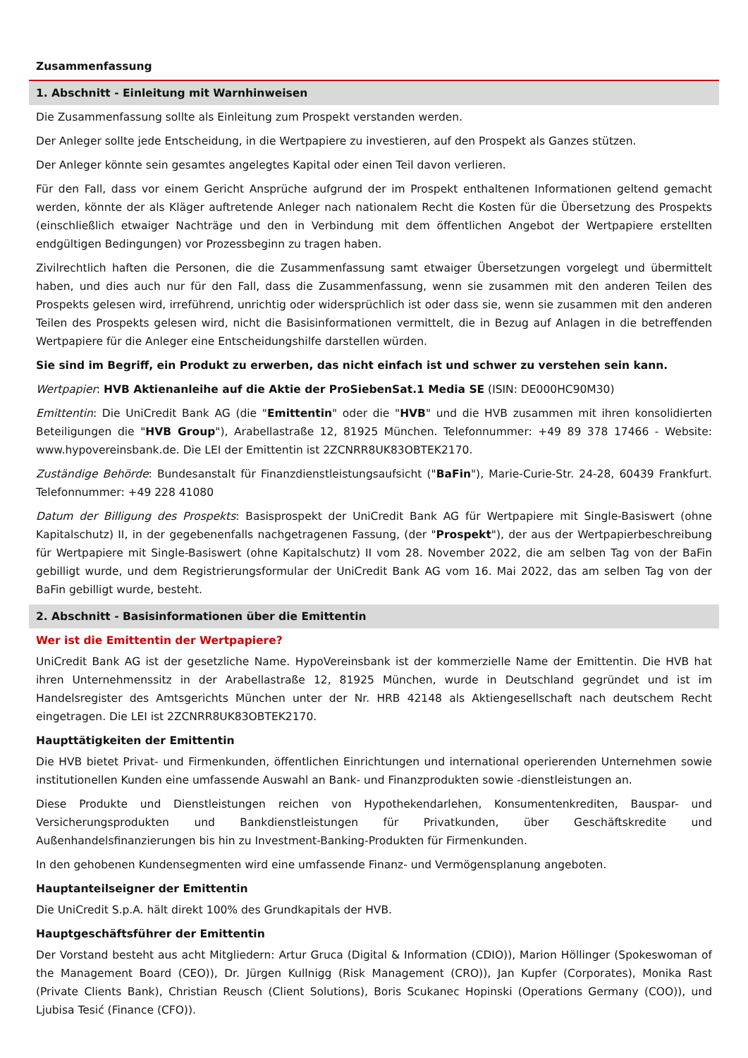Zusammenfassung
1. Abschnitt - Einleitung mit Warnhinweisen
Die Zusammenfassung sollte als Einleitung zum Prospekt verstanden werden.
Der Anleger sollte jede Entscheidung, in die Wertpapiere zu investieren, auf den Prospekt als Ganzes stützen.
Der Anleger könnte sein gesamtes angelegtes Kapital oder einen Teil davon verlieren.
Für den Fall, dass vor einem Gericht Ansprüche aufgrund der im Prospekt enthaltenen Informationen geltend gemacht werden, könnte der als Kläger auftretende Anleger nach nationalem Recht die Kosten für die Übersetzung des Prospekts (einschließlich etwaiger Nachträge und den in Verbindung mit dem öffentlichen Angebot der Wertpapiere erstellten endgültigen Bedingungen) vor Prozessbeginn zu tragen haben.
Zivilrechtlich haften die Personen, die die Zusammenfassung samt etwaiger Übersetzungen vorgelegt und übermittelt haben, und dies auch nur für den Fall, dass die Zusammenfassung, wenn sie zusammen mit den anderen Teilen des Prospekts gelesen wird, irreführend, unrichtig oder widersprüchlich ist oder dass sie, wenn sie zusammen mit den anderen Teilen des Prospekts gelesen wird, nicht die Basisinformationen vermittelt, die in Bezug auf Anlagen in die betreffenden Wertpapiere für die Anleger eine Entscheidungshilfe darstellen würden.
Sie sind im Begriff, ein Produkt zu erwerben, das nicht einfach ist und schwer zu verstehen sein kann.
Wertpapier: HVB Aktienanleihe auf die Aktie der ProSiebenSat.1 Media SE (ISIN: DE000HC90M30)
Emittentin: Die UniCredit Bank AG (die "Emittentin" oder die "HVB" und die HVB zusammen mit ihren konsolidierten Beteiligungen die "HVB Group"), Arabellastraße 12, 81925 München. Telefonnummer: +49 89 378 17466 - Website: www.hypovereinsbank.de. Die LEI der Emittentin ist 2ZCNRR8UK83OBTEK2170.
Zuständige Behörde: Bundesanstalt für Finanzdienstleistungsaufsicht ("BaFin"), Marie-Curie-Str. 24-28, 60439 Frankfurt. Telefonnummer: +49 228 41080
Datum der Billigung des Prospekts: Basisprospekt der UniCredit Bank AG für Wertpapiere mit Single-Basiswert (ohne Kapitalschutz) II, in der gegebenenfalls nachgetragenen Fassung, (der "Prospekt"), der aus der Wertpapierbeschreibung für Wertpapiere mit Single-Basiswert (ohne Kapitalschutz) II vom 28. November 2022, die am selben Tag von der BaFin gebilligt wurde, und dem Registrierungsformular der UniCredit Bank AG vom 16. Mai 2022, das am selben Tag von der BaFin gebilligt wurde, besteht.
2. Abschnitt - Basisinformationen über die Emittentin
Wer ist die Emittentin der Wertpapiere?
UniCredit Bank AG ist der gesetzliche Name. HypoVereinsbank ist der kommerzielle Name der Emittentin. Die HVB hat ihren Unternehmenssitz in der Arabellastraße 12, 81925 München, wurde in Deutschland gegründet und ist im Handelsregister des Amtsgerichts München unter der Nr. HRB 42148 als Aktiengesellschaft nach deutschem Recht eingetragen. Die LEI ist 2ZCNRR8UK83OBTEK2170.
Haupttätigkeiten der Emittentin
Die HVB bietet Privat- und Firmenkunden, öffentlichen Einrichtungen und international operierenden Unternehmen sowie institutionellen Kunden eine umfassende Auswahl an Bank- und Finanzprodukten sowie -dienstleistungen an.
Diese Produkte und Dienstleistungen reichen von Hypothekendarlehen, Konsumentenkrediten, Bauspar- und Versicherungsprodukten und Bankdienstleistungen für Privatkunden, über Geschäftskredite und Außenhandelsfinanzierungen bis hin zu Investment-Banking-Produkten für Firmenkunden.
In den gehobenen Kundensegmenten wird eine umfassende Finanz- und Vermögensplanung angeboten.
Hauptanteilseigner der Emittentin
Die UniCredit S.p.A. hält direkt 100% des Grundkapitals der HVB.
Hauptgeschäftsführer der Emittentin
Der Vorstand besteht aus acht Mitgliedern: Artur Gruca (Digital & Information (CDIO)), Marion Höllinger (Spokeswoman of the Management Board (CEO)), Dr. Jürgen Kullnigg (Risk Management (CRO)), Jan Kupfer (Corporates), Monika Rast (Private Clients Bank), Christian Reusch (Client Solutions), Boris Scukanec Hopinski (Operations Germany (COO)), und Ljubisa Tesić (Finance (CFO)).